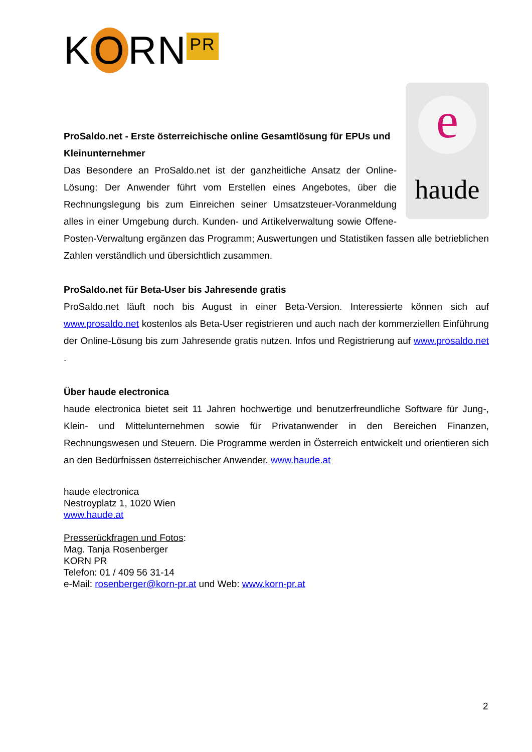K O RN PR
e
haude
ProSaldo.net - Erste österreichische online Gesamtlösung für EPUs und Kleinunternehmer
Das Besondere an ProSaldo.net ist der ganzheitliche Ansatz der Online-Lösung: Der Anwender führt vom Erstellen eines Angebotes, über die Rechnungslegung bis zum Einreichen seiner Umsatzsteuer-Voranmeldung alles in einer Umgebung durch. Kunden- und Artikelverwaltung sowie Offene-Posten-Verwaltung ergänzen das Programm; Auswertungen und Statistiken fassen alle betrieblichen Zahlen verständlich und übersichtlich zusammen.
ProSaldo.net für Beta-User bis Jahresende gratis
ProSaldo.net läuft noch bis August in einer Beta-Version. Interessierte können sich auf www.prosaldo.net kostenlos als Beta-User registrieren und auch nach der kommerziellen Einführung der Online-Lösung bis zum Jahresende gratis nutzen. Infos und Registrierung auf www.prosaldo.net .
Über haude electronica
haude electronica bietet seit 11 Jahren hochwertige und benutzerfreundliche Software für Jung-, Klein- und Mittelunternehmen sowie für Privatanwender in den Bereichen Finanzen, Rechnungswesen und Steuern. Die Programme werden in Österreich entwickelt und orientieren sich an den Bedürfnissen österreichischer Anwender. www.haude.at
haude electronica
Nestroyplatz 1, 1020 Wien
www.haude.at
Presserückfragen und Fotos:
Mag. Tanja Rosenberger
KORN PR
Telefon: 01 / 409 56 31-14
e-Mail: rosenberger@korn-pr.at und Web: www.korn-pr.at
2